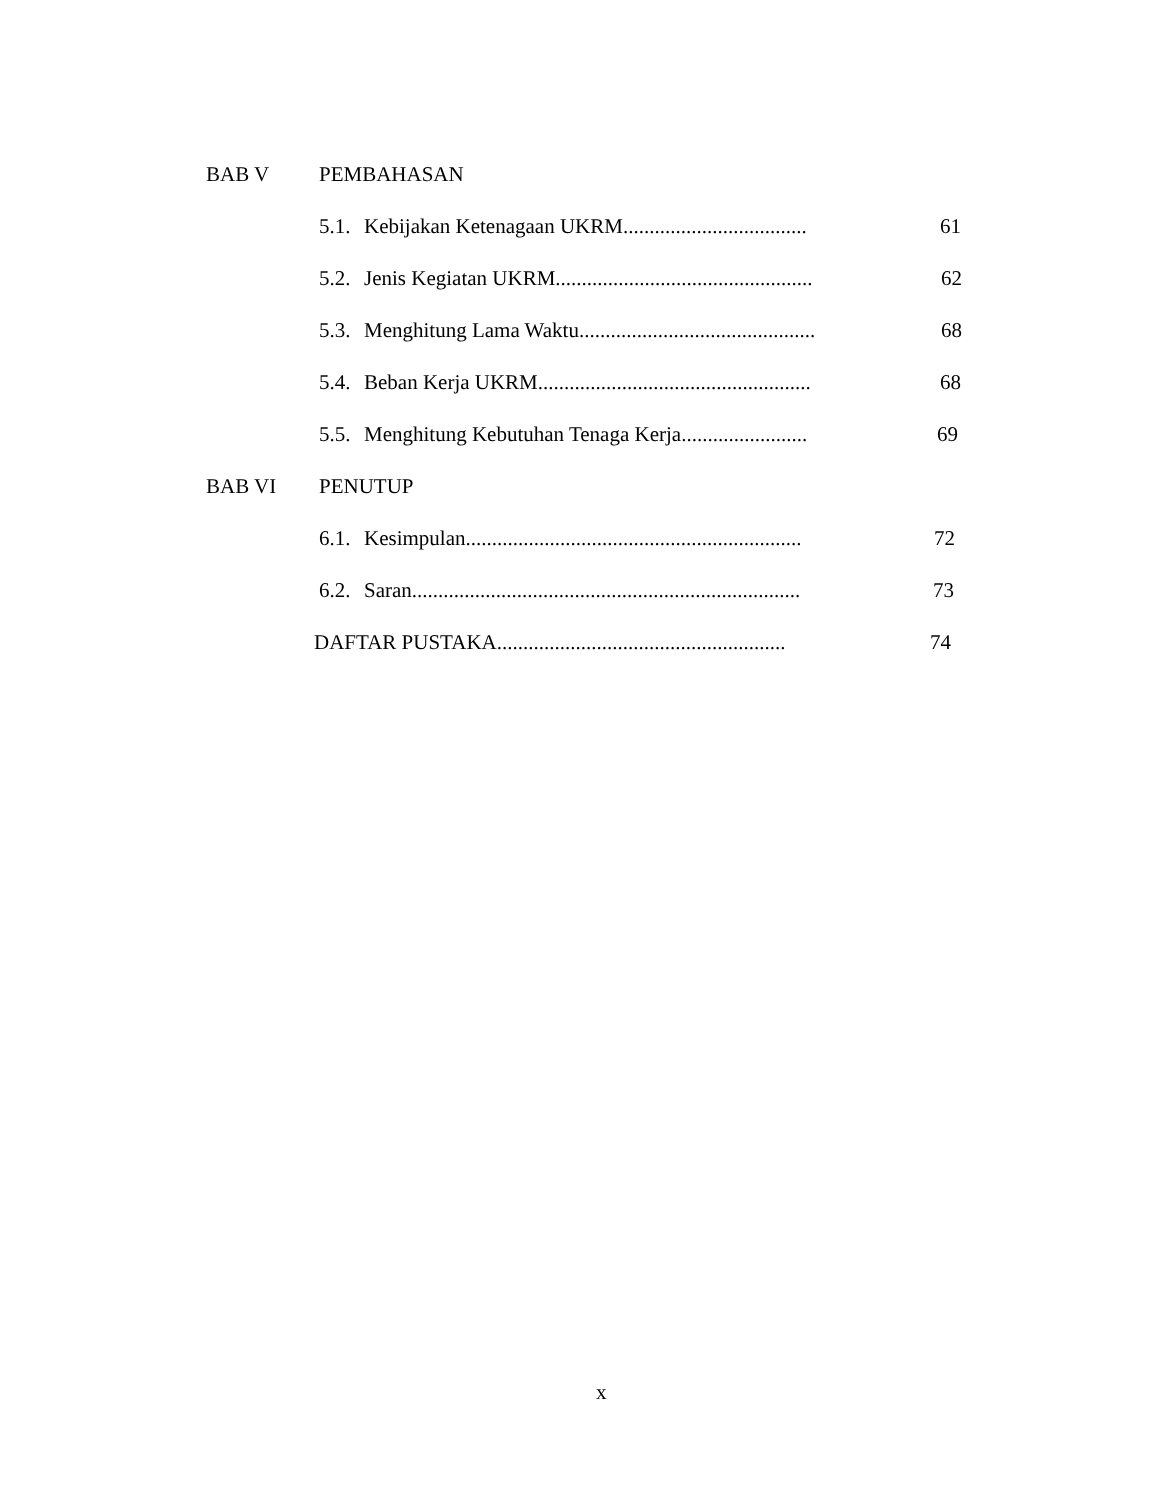BAB V PEMBAHASAN
5.1. Kebijakan Ketenagaan UKRM................................... 61
5.2. Jenis Kegiatan UKRM................................................. 62
5.3. Menghitung Lama Waktu............................................. 68
5.4. Beban Kerja UKRM.................................................... 68
5.5. Menghitung Kebutuhan Tenaga Kerja........................ 69
BAB VI PENUTUP
6.1. Kesimpulan................................................................ 72
6.2. Saran.......................................................................... 73
DAFTAR PUSTAKA....................................................... 74
x